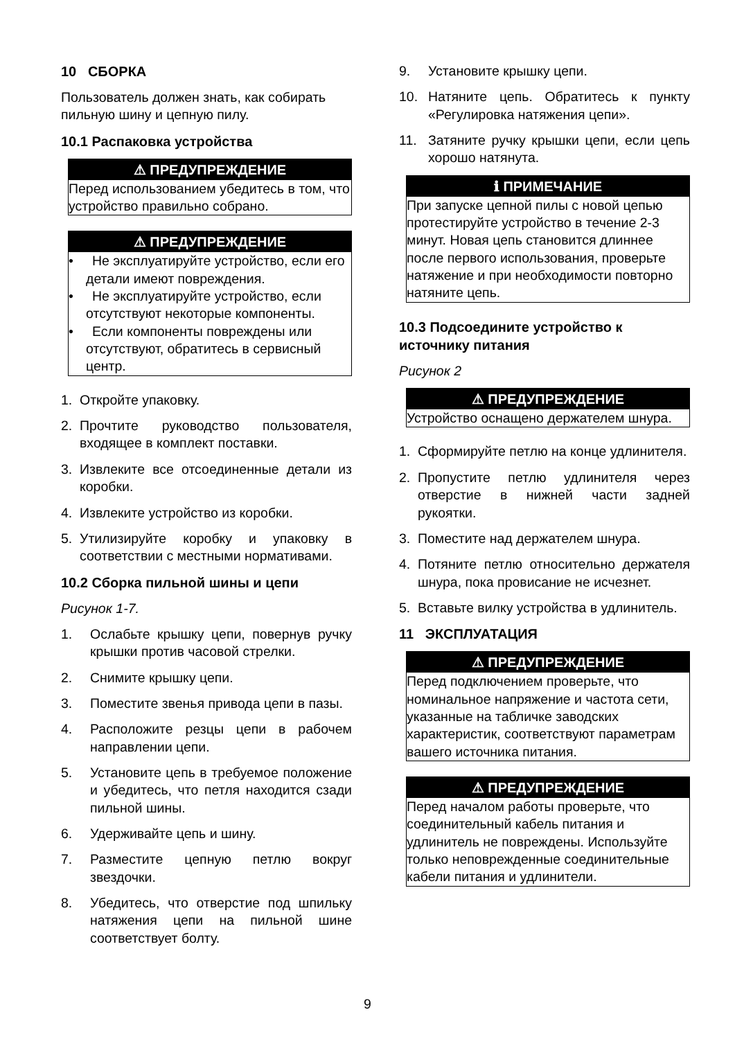10 СБОРКА
Пользователь должен знать, как собирать пильную шину и цепную пилу.
10.1 Распаковка устройства
⚠ ПРЕДУПРЕЖДЕНИЕ
Перед использованием убедитесь в том, что устройство правильно собрано.
⚠ ПРЕДУПРЕЖДЕНИЕ
• Не эксплуатируйте устройство, если его детали имеют повреждения.
• Не эксплуатируйте устройство, если отсутствуют некоторые компоненты.
• Если компоненты повреждены или отсутствуют, обратитесь в сервисный центр.
1. Откройте упаковку.
2. Прочтите руководство пользователя, входящее в комплект поставки.
3. Извлеките все отсоединенные детали из коробки.
4. Извлеките устройство из коробки.
5. Утилизируйте коробку и упаковку в соответствии с местными нормативами.
10.2 Сборка пильной шины и цепи
Рисунок 1-7.
1. Ослабьте крышку цепи, повернув ручку крышки против часовой стрелки.
2. Снимите крышку цепи.
3. Поместите звенья привода цепи в пазы.
4. Расположите резцы цепи в рабочем направлении цепи.
5. Установите цепь в требуемое положение и убедитесь, что петля находится сзади пильной шины.
6. Удерживайте цепь и шину.
7. Разместите цепную петлю вокруг звездочки.
8. Убедитесь, что отверстие под шпильку натяжения цепи на пильной шине соответствует болту.
9. Установите крышку цепи.
10. Натяните цепь. Обратитесь к пункту «Регулировка натяжения цепи».
11. Затяните ручку крышки цепи, если цепь хорошо натянута.
ℹ ПРИМЕЧАНИЕ
При запуске цепной пилы с новой цепью протестируйте устройство в течение 2-3 минут. Новая цепь становится длиннее после первого использования, проверьте натяжение и при необходимости повторно натяните цепь.
10.3 Подсоедините устройство к источнику питания
Рисунок 2
⚠ ПРЕДУПРЕЖДЕНИЕ
Устройство оснащено держателем шнура.
1. Сформируйте петлю на конце удлинителя.
2. Пропустите петлю удлинителя через отверстие в нижней части задней рукоятки.
3. Поместите над держателем шнура.
4. Потяните петлю относительно держателя шнура, пока провисание не исчезнет.
5. Вставьте вилку устройства в удлинитель.
11 ЭКСПЛУАТАЦИЯ
⚠ ПРЕДУПРЕЖДЕНИЕ
Перед подключением проверьте, что номинальное напряжение и частота сети, указанные на табличке заводских характеристик, соответствуют параметрам вашего источника питания.
⚠ ПРЕДУПРЕЖДЕНИЕ
Перед началом работы проверьте, что соединительный кабель питания и удлинитель не повреждены. Используйте только неповрежденные соединительные кабели питания и удлинители.
9